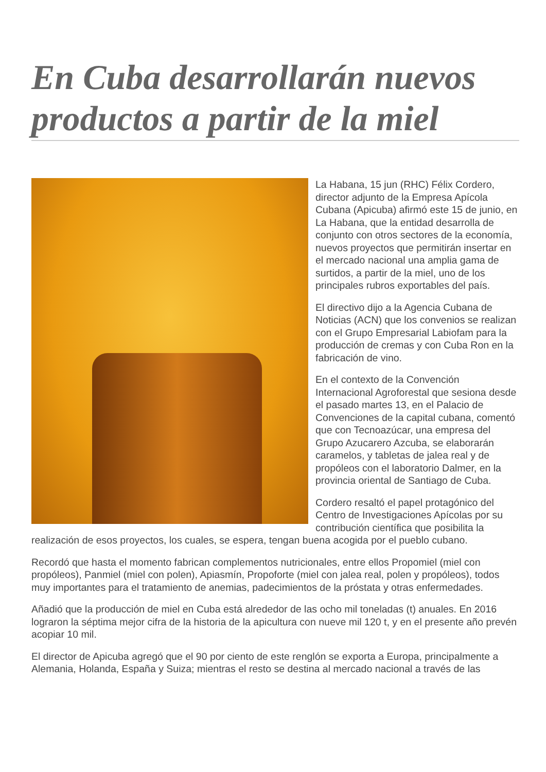En Cuba desarrollarán nuevos productos a partir de la miel
La Habana, 15 jun (RHC) Félix Cordero, director adjunto de la Empresa Apícola Cubana (Apicuba) afirmó este 15 de junio, en La Habana, que la entidad desarrolla de conjunto con otros sectores de la economía, nuevos proyectos que permitirán insertar en el mercado nacional una amplia gama de surtidos, a partir de la miel, uno de los principales rubros exportables del país.
El directivo dijo a la Agencia Cubana de Noticias (ACN) que los convenios se realizan con el Grupo Empresarial Labiofam para la producción de cremas y con Cuba Ron en la fabricación de vino.
En el contexto de la Convención Internacional Agroforestal que sesiona desde el pasado martes 13, en el Palacio de Convenciones de la capital cubana, comentó que con Tecnoazúcar, una empresa del Grupo Azucarero Azcuba, se elaborarán caramelos, y tabletas de jalea real y de propóleos con el laboratorio Dalmer, en la provincia oriental de Santiago de Cuba.
Cordero resaltó el papel protagónico del Centro de Investigaciones Apícolas por su contribución científica que posibilita la realización de esos proyectos, los cuales, se espera, tengan buena acogida por el pueblo cubano.
Recordó que hasta el momento fabrican complementos nutricionales, entre ellos Propomiel (miel con propóleos), Panmiel (miel con polen), Apiasmín, Propoforte (miel con jalea real, polen y propóleos), todos muy importantes para el tratamiento de anemias, padecimientos de la próstata y otras enfermedades.
Añadió que la producción de miel en Cuba está alrededor de las ocho mil toneladas (t) anuales. En 2016 lograron la séptima mejor cifra de la historia de la apicultura con nueve mil 120 t, y en el presente año prevén acopiar 10 mil.
El director de Apicuba agregó que el 90 por ciento de este renglón se exporta a Europa, principalmente a Alemania, Holanda, España y Suiza; mientras el resto se destina al mercado nacional a través de las